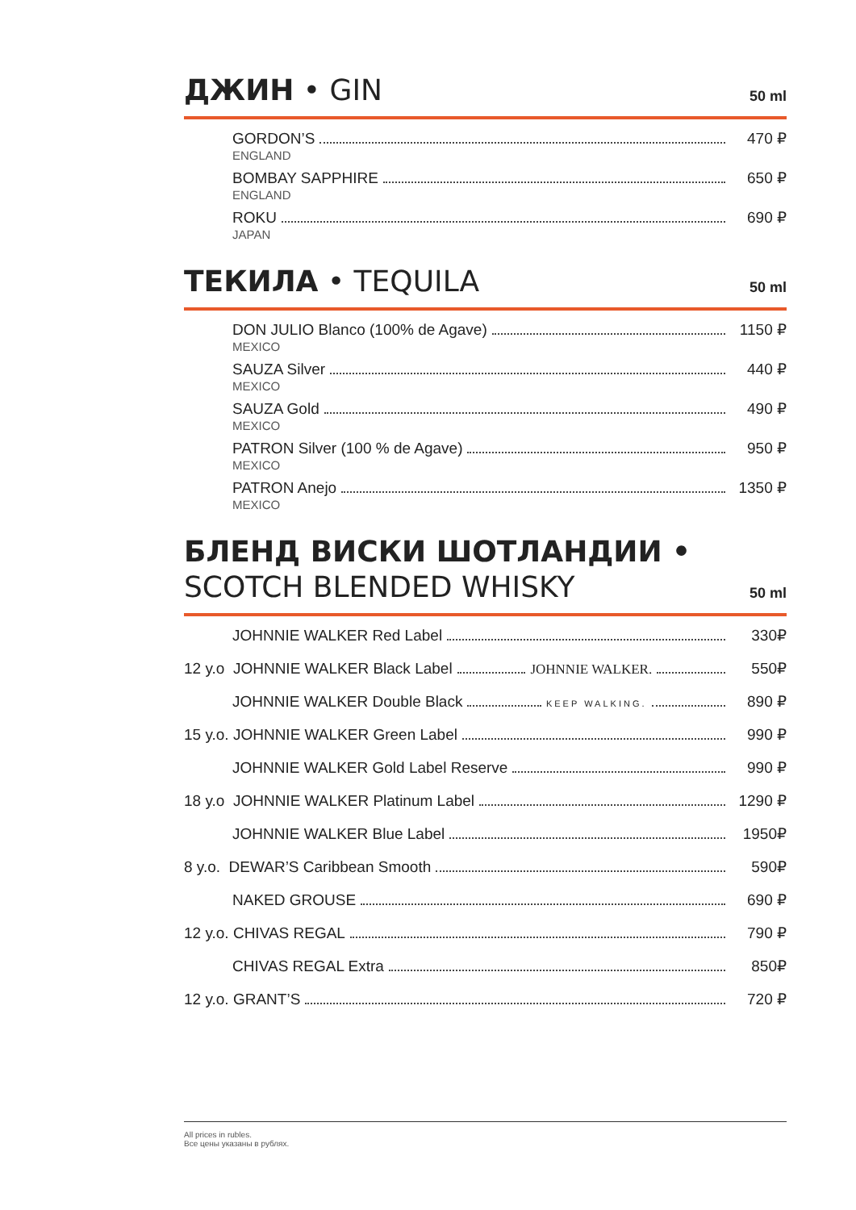ДЖИН • GIN
50 ml
GORDON’S 470 ₽
ENGLAND
BOMBAY SAPPHIRE 650 ₽
ENGLAND
ROKU 690 ₽
JAPAN
ТЕКИЛА • TEQUILA
50 ml
DON JULIO Blanco (100% de Agave) 1150 ₽
MEXICO
SAUZA Silver 440 ₽
MEXICO
SAUZA Gold 490 ₽
MEXICO
PATRON Silver (100 % de Agave) 950 ₽
MEXICO
PATRON Anejo 1350 ₽
MEXICO
БЛЕНД ВИСКИ ШОТЛАНДИИ •
SCOTCH BLENDED WHISKY
50 ml
JOHNNIE WALKER Red Label 330₽
12 y.o JOHNNIE WALKER Black Label JOHNNIE WALKER. 550₽
JOHNNIE WALKER Double Black KEEP WALKING. 890 ₽
15 y.o. JOHNNIE WALKER Green Label 990 ₽
JOHNNIE WALKER Gold Label Reserve 990 ₽
18 y.o JOHNNIE WALKER Platinum Label 1290 ₽
JOHNNIE WALKER Blue Label 1950₽
8 y.o. DEWAR’S Caribbean Smooth 590₽
NAKED GROUSE 690 ₽
12 y.o. CHIVAS REGAL 790 ₽
CHIVAS REGAL Extra 850₽
12 y.o. GRANT’S 720 ₽
All prices in rubles.
Все цены указаны в рублях.